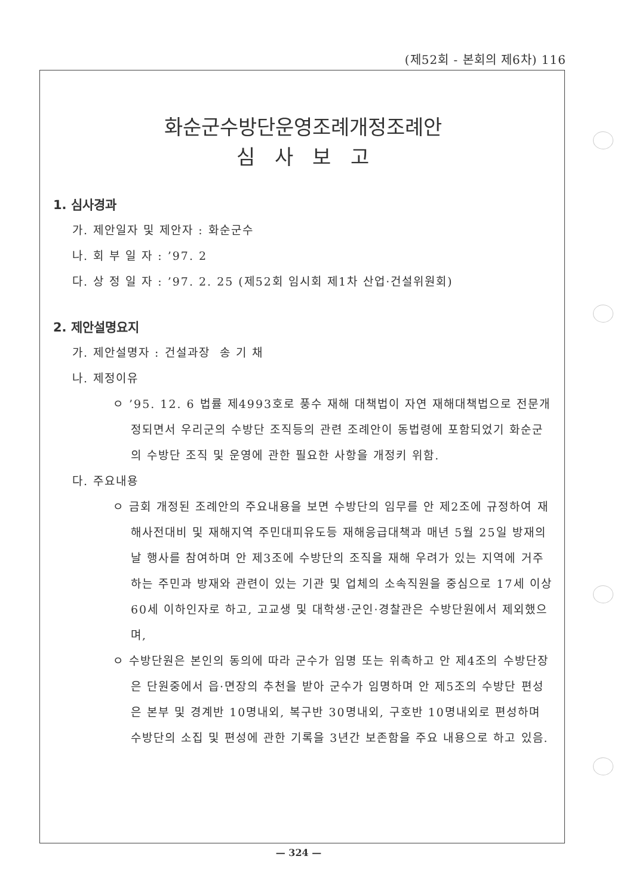(제52회 - 본회의 제6차) 116
화순군수방단운영조례개정조례안
심 사 보 고
1. 심사경과
가. 제안일자 및 제안자 : 화순군수
나. 회 부 일 자 : ’97. 2
다. 상 정 일 자 : ’97. 2. 25 (제52회 임시회 제1차 산업·건설위원회)
2. 제안설명요지
가. 제안설명자 : 건설과장 송 기 채
나. 제정이유
ㅇ ’95. 12. 6 법률 제4993호로 풍수 재해 대책법이 자연 재해대책법으로 전문개정되면서 우리군의 수방단 조직등의 관련 조례안이 동법령에 포함되었기 화순군의 수방단 조직 및 운영에 관한 필요한 사항을 개정키 위함.
다. 주요내용
ㅇ 금회 개정된 조례안의 주요내용을 보면 수방단의 임무를 안 제2조에 규정하여 재해사전대비 및 재해지역 주민대피유도등 재해응급대책과 매년 5월 25일 방재의 날 행사를 참여하며 안 제3조에 수방단의 조직을 재해 우려가 있는 지역에 거주하는 주민과 방재와 관련이 있는 기관 및 업체의 소속직원을 중심으로 17세 이상 60세 이하인자로 하고, 고교생 및 대학생·군인·경찰관은 수방단원에서 제외했으며,
ㅇ 수방단원은 본인의 동의에 따라 군수가 임명 또는 위촉하고 안 제4조의 수방단장은 단원중에서 읍·면장의 추천을 받아 군수가 임명하며 안 제5조의 수방단 편성은 본부 및 경계반 10명내외, 복구반 30명내외, 구호반 10명내외로 편성하며 수방단의 소집 및 편성에 관한 기록을 3년간 보존함을 주요 내용으로 하고 있음.
— 324 —